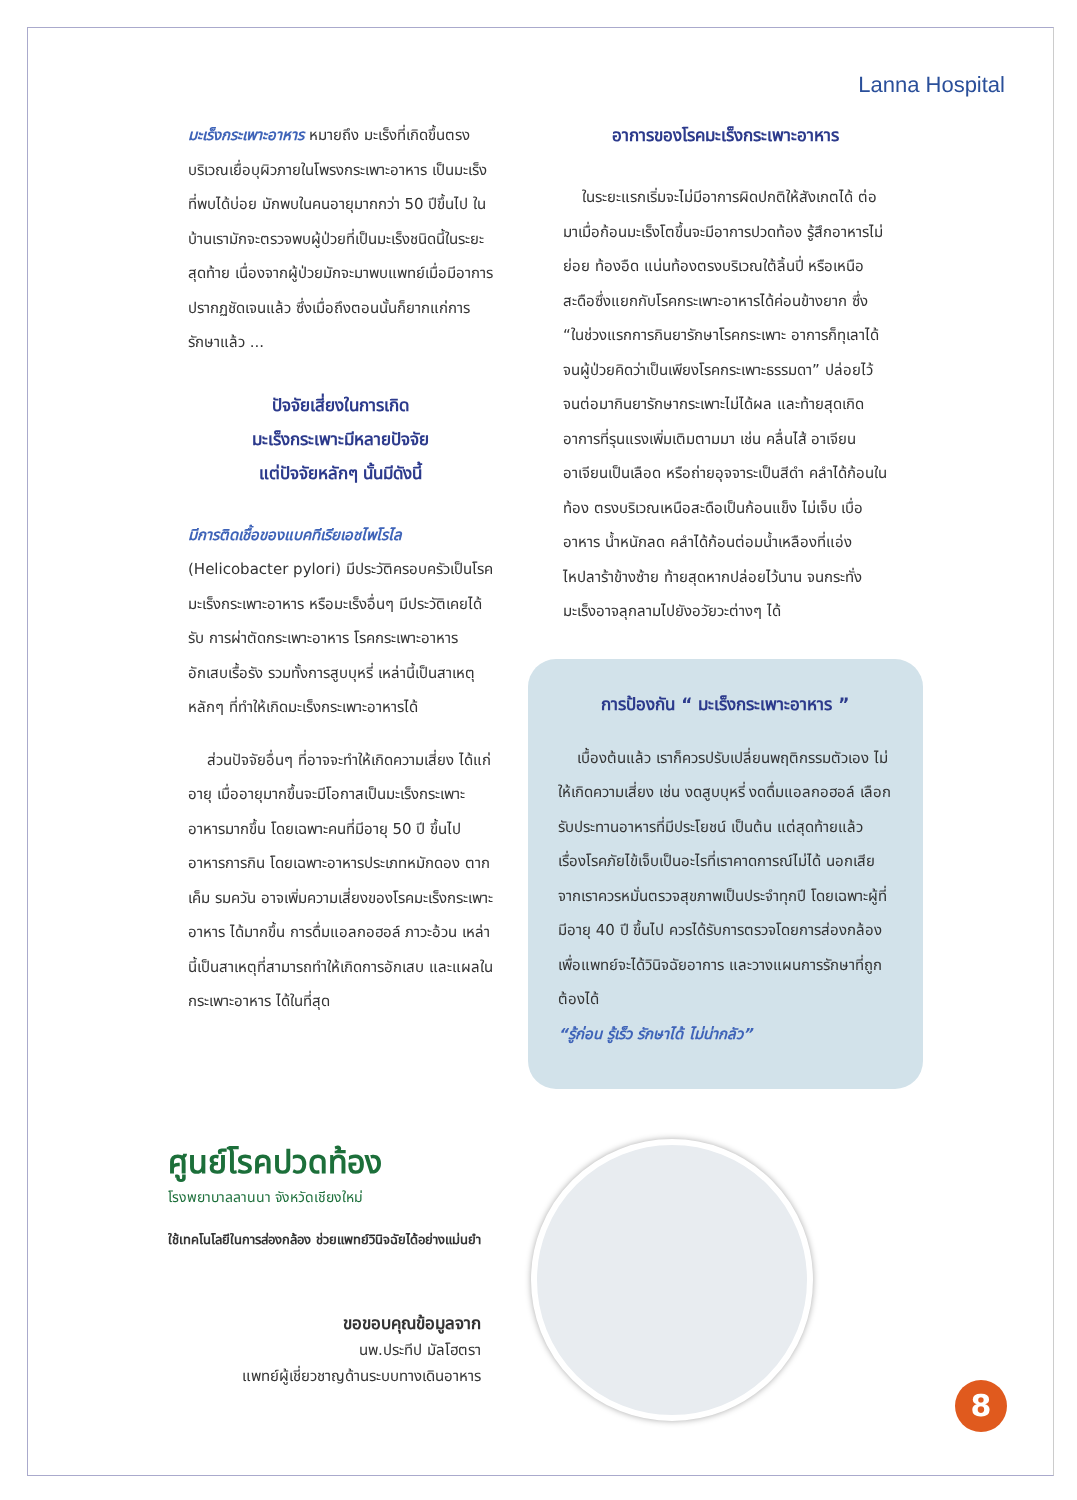Lanna Hospital
มะเร็งกระเพาะอาหาร หมายถึง มะเร็งที่เกิดขึ้นตรงบริเวณเยื่อบุผิวภายในโพรงกระเพาะอาหาร เป็นมะเร็งที่พบได้บ่อย มักพบในคนอายุมากกว่า 50 ปีขึ้นไป ในบ้านเรามักจะตรวจพบผู้ป่วยที่เป็นมะเร็งชนิดนี้ในระยะสุดท้าย เนื่องจากผู้ป่วยมักจะมาพบแพทย์เมื่อมีอาการปรากฏชัดเจนแล้ว ซึ่งเมื่อถึงตอนนั้นก็ยากแก่การรักษาแล้ว ...
ปัจจัยเสี่ยงในการเกิด
มะเร็งกระเพาะมีหลายปัจจัย
แต่ปัจจัยหลักๆ นั้นมีดังนี้
มีการติดเชื้อของแบคทีเรียเอชไพโรไล
(Helicobacter pylori) มีประวัติครอบครัวเป็นโรคมะเร็งกระเพาะอาหาร หรือมะเร็งอื่นๆ มีประวัติเคยได้รับ การผ่าตัดกระเพาะอาหาร โรคกระเพาะอาหารอักเสบเรื้อรัง รวมทั้งการสูบบุหรี่ เหล่านี้เป็นสาเหตุหลักๆ ที่ทำให้เกิดมะเร็งกระเพาะอาหารได้
ส่วนปัจจัยอื่นๆ ที่อาจจะทำให้เกิดความเสี่ยง ได้แก่ อายุ เมื่ออายุมากขึ้นจะมีโอกาสเป็นมะเร็งกระเพาะอาหารมากขึ้น โดยเฉพาะคนที่มีอายุ 50 ปี ขึ้นไป อาหารการกิน โดยเฉพาะอาหารประเภทหมักดอง ตากเค็ม รมควัน อาจเพิ่มความเสี่ยงของโรคมะเร็งกระเพาะอาหาร ได้มากขึ้น การดื่มแอลกอฮอล์ ภาวะอ้วน เหล่านี้เป็นสาเหตุที่สามารถทำให้เกิดการอักเสบ และแผลในกระเพาะอาหาร ได้ในที่สุด
อาการของโรคมะเร็งกระเพาะอาหาร
ในระยะแรกเริ่มจะไม่มีอาการผิดปกติให้สังเกตได้ ต่อมาเมื่อก้อนมะเร็งโตขึ้นจะมีอาการปวดท้อง รู้สึกอาหารไม่ย่อย ท้องอืด แน่นท้องตรงบริเวณใต้ลิ้นปี่ หรือเหนือสะดือซึ่งแยกกับโรคกระเพาะอาหารได้ค่อนข้างยาก ซึ่ง “ในช่วงแรกการกินยารักษาโรคกระเพาะ อาการก็ทุเลาได้ จนผู้ป่วยคิดว่าเป็นเพียงโรคกระเพาะธรรมดา” ปล่อยไว้จนต่อมากินยารักษากระเพาะไม่ได้ผล และท้ายสุดเกิดอาการที่รุนแรงเพิ่มเติมตามมา เช่น คลื่นไส้ อาเจียน อาเจียนเป็นเลือด หรือถ่ายอุจจาระเป็นสีดำ คลำได้ก้อนในท้อง ตรงบริเวณเหนือสะดือเป็นก้อนแข็ง ไม่เจ็บ เบื่ออาหาร น้ำหนักลด คลำได้ก้อนต่อมน้ำเหลืองที่แอ่งไหปลาร้าข้างซ้าย ท้ายสุดหากปล่อยไว้นาน จนกระทั่งมะเร็งอาจลุกลามไปยังอวัยวะต่างๆ ได้
การป้องกัน “ มะเร็งกระเพาะอาหาร ”
เบื้องต้นแล้ว เราก็ควรปรับเปลี่ยนพฤติกรรมตัวเอง ไม่ให้เกิดความเสี่ยง เช่น งดสูบบุหรี่ งดดื่มแอลกอฮอล์ เลือกรับประทานอาหารที่มีประโยชน์ เป็นต้น แต่สุดท้ายแล้ว เรื่องโรคภัยไข้เจ็บเป็นอะไรที่เราคาดการณ์ไม่ได้ นอกเสียจากเราควรหมั่นตรวจสุขภาพเป็นประจำทุกปี โดยเฉพาะผู้ที่มีอายุ 40 ปี ขึ้นไป ควรได้รับการตรวจโดยการส่องกล้อง เพื่อแพทย์จะได้วินิจฉัยอาการ และวางแผนการรักษาที่ถูกต้องได้
“รู้ก่อน รู้เร็ว รักษาได้ ไม่น่ากลัว”
ศูนย์โรคปวดท้อง
โรงพยาบาลลานนา จังหวัดเชียงใหม่
ใช้เทคโนโลยีในการส่องกล้อง ช่วยแพทย์วินิจฉัยได้อย่างแม่นยำ
ขอขอบคุณข้อมูลจาก
นพ.ประทีป มัลโฮตรา
แพทย์ผู้เชี่ยวชาญด้านระบบทางเดินอาหาร
8